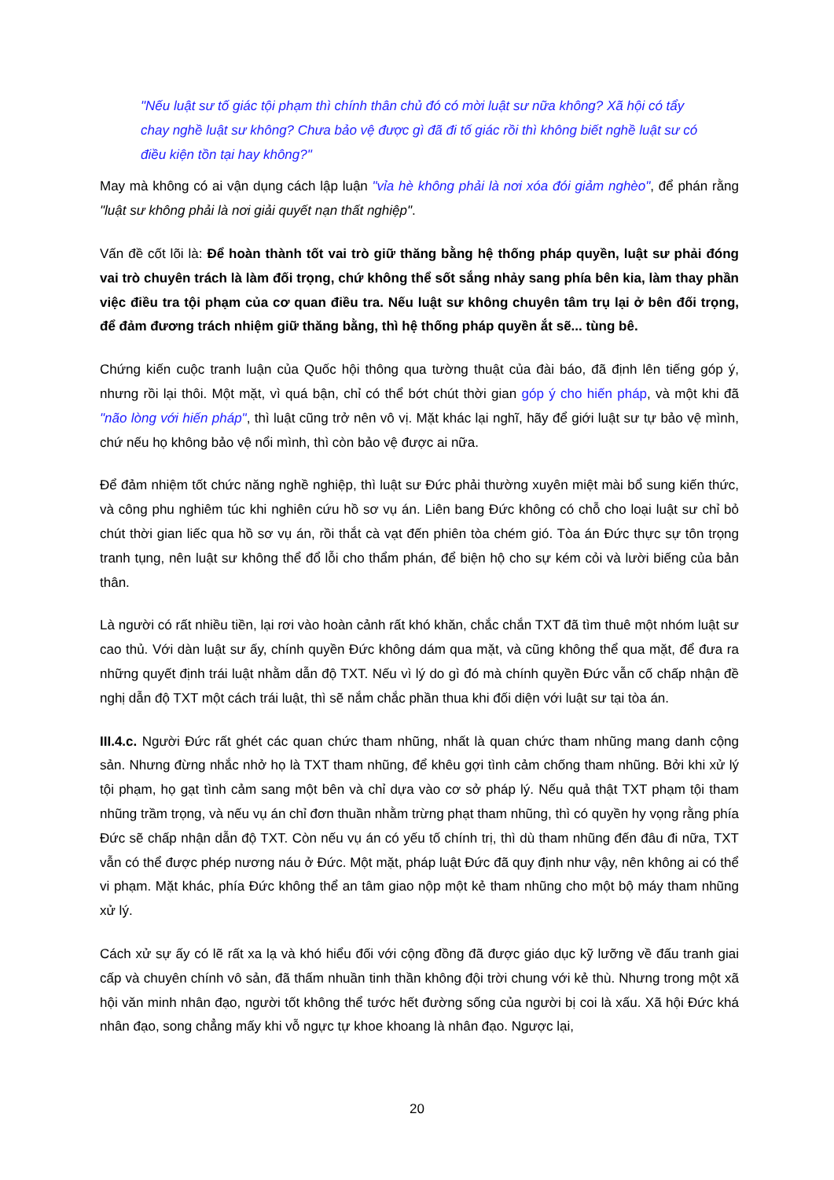"Nếu luật sư tố giác tội phạm thì chính thân chủ đó có mời luật sư nữa không? Xã hội có tẩy chay nghề luật sư không? Chưa bảo vệ được gì đã đi tố giác rồi thì không biết nghề luật sư có điều kiện tồn tại hay không?"
May mà không có ai vận dụng cách lập luận "vỉa hè không phải là nơi xóa đói giảm nghèo", để phán rằng "luật sư không phải là nơi giải quyết nạn thất nghiệp".
Vấn đề cốt lõi là: Để hoàn thành tốt vai trò giữ thăng bằng hệ thống pháp quyền, luật sư phải đóng vai trò chuyên trách là làm đối trọng, chứ không thể sốt sắng nhảy sang phía bên kia, làm thay phần việc điều tra tội phạm của cơ quan điều tra. Nếu luật sư không chuyên tâm trụ lại ở bên đối trọng, để đảm đương trách nhiệm giữ thăng bằng, thì hệ thống pháp quyền ắt sẽ... tùng bê.
Chứng kiến cuộc tranh luận của Quốc hội thông qua tường thuật của đài báo, đã định lên tiếng góp ý, nhưng rồi lại thôi. Một mặt, vì quá bận, chỉ có thể bớt chút thời gian góp ý cho hiến pháp, và một khi đã "não lòng với hiến pháp", thì luật cũng trở nên vô vị. Mặt khác lại nghĩ, hãy để giới luật sư tự bảo vệ mình, chứ nếu họ không bảo vệ nổi mình, thì còn bảo vệ được ai nữa.
Để đảm nhiệm tốt chức năng nghề nghiệp, thì luật sư Đức phải thường xuyên miệt mài bổ sung kiến thức, và công phu nghiêm túc khi nghiên cứu hồ sơ vụ án. Liên bang Đức không có chỗ cho loại luật sư chỉ bỏ chút thời gian liếc qua hồ sơ vụ án, rồi thắt cà vạt đến phiên tòa chém gió. Tòa án Đức thực sự tôn trọng tranh tụng, nên luật sư không thể đổ lỗi cho thẩm phán, để biện hộ cho sự kém cỏi và lười biếng của bản thân.
Là người có rất nhiều tiền, lại rơi vào hoàn cảnh rất khó khăn, chắc chắn TXT đã tìm thuê một nhóm luật sư cao thủ. Với dàn luật sư ấy, chính quyền Đức không dám qua mặt, và cũng không thể qua mặt, để đưa ra những quyết định trái luật nhằm dẫn độ TXT. Nếu vì lý do gì đó mà chính quyền Đức vẫn cố chấp nhận đề nghị dẫn độ TXT một cách trái luật, thì sẽ nắm chắc phần thua khi đối diện với luật sư tại tòa án.
III.4.c. Người Đức rất ghét các quan chức tham nhũng, nhất là quan chức tham nhũng mang danh cộng sản. Nhưng đừng nhắc nhở họ là TXT tham nhũng, để khêu gợi tình cảm chống tham nhũng. Bởi khi xử lý tội phạm, họ gạt tình cảm sang một bên và chỉ dựa vào cơ sở pháp lý. Nếu quả thật TXT phạm tội tham nhũng trầm trọng, và nếu vụ án chỉ đơn thuần nhằm trừng phạt tham nhũng, thì có quyền hy vọng rằng phía Đức sẽ chấp nhận dẫn độ TXT. Còn nếu vụ án có yếu tố chính trị, thì dù tham nhũng đến đâu đi nữa, TXT vẫn có thể được phép nương náu ở Đức. Một mặt, pháp luật Đức đã quy định như vậy, nên không ai có thể vi phạm. Mặt khác, phía Đức không thể an tâm giao nộp một kẻ tham nhũng cho một bộ máy tham nhũng xử lý.
Cách xử sự ấy có lẽ rất xa lạ và khó hiểu đối với cộng đồng đã được giáo dục kỹ lưỡng về đấu tranh giai cấp và chuyên chính vô sản, đã thấm nhuần tinh thần không đội trời chung với kẻ thù. Nhưng trong một xã hội văn minh nhân đạo, người tốt không thể tước hết đường sống của người bị coi là xấu. Xã hội Đức khá nhân đạo, song chẳng mấy khi vỗ ngực tự khoe khoang là nhân đạo. Ngược lại,
20